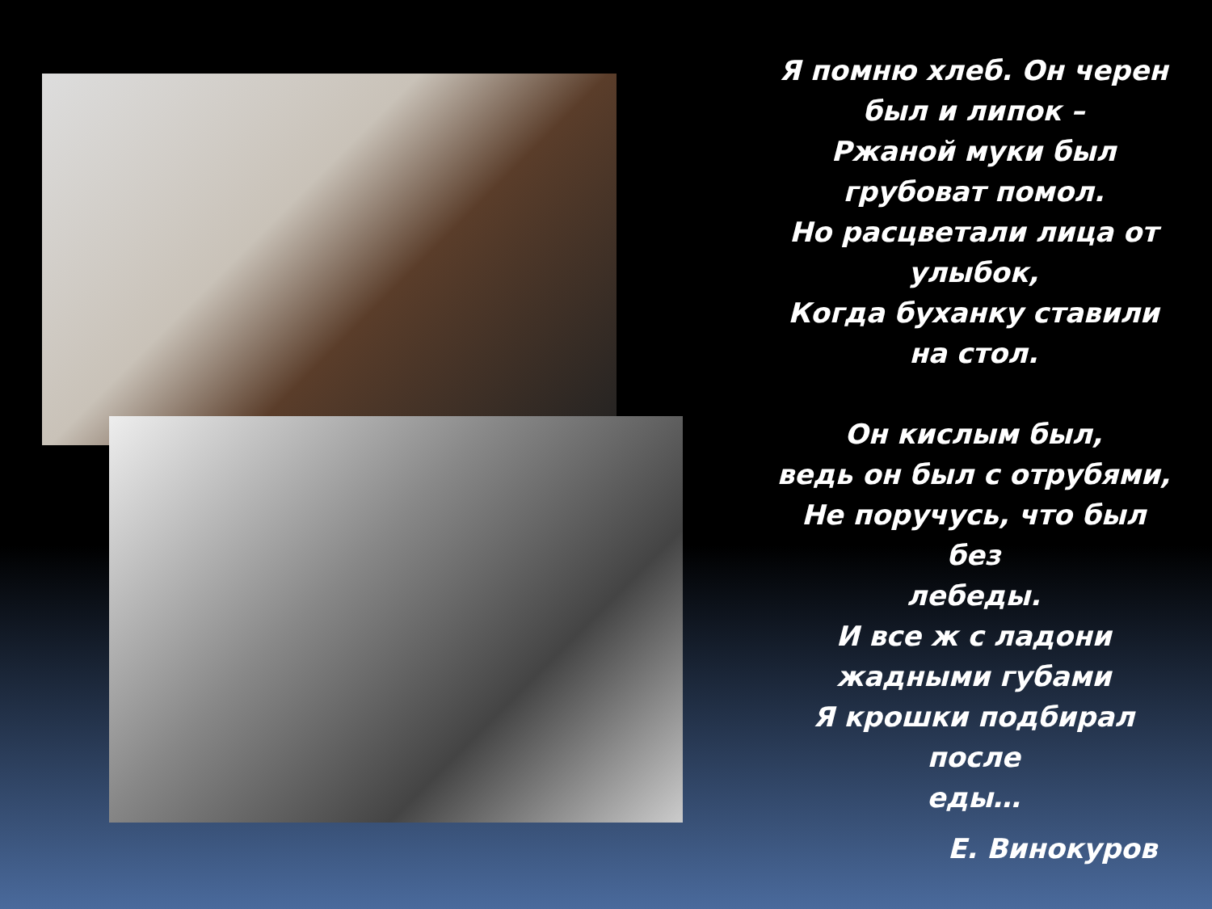Я помню хлеб. Он черен
был и липок –
Ржаной муки был
грубоват помол.
Но расцветали лица от
улыбок,
Когда буханку ставили
на стол.
Он кислым был,
ведь он был с отрубями,
Не поручусь, что был без
лебеды.
И все ж с ладони
жадными губами
Я крошки подбирал после
еды…
Е. Винокуров